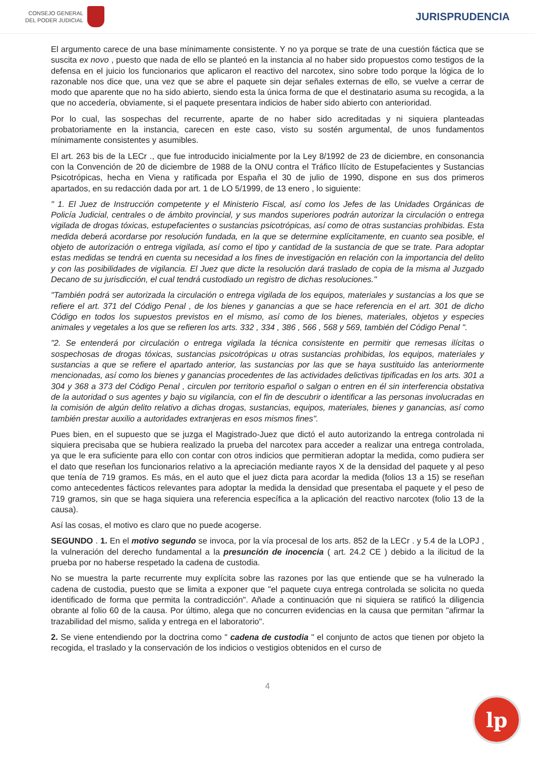CONSEJO GENERAL
DEL PODER JUDICIAL
JURISPRUDENCIA
El argumento carece de una base mínimamente consistente. Y no ya porque se trate de una cuestión fáctica que se suscita ex novo , puesto que nada de ello se planteó en la instancia al no haber sido propuestos como testigos de la defensa en el juicio los funcionarios que aplicaron el reactivo del narcotex, sino sobre todo porque la lógica de lo razonable nos dice que, una vez que se abre el paquete sin dejar señales externas de ello, se vuelve a cerrar de modo que aparente que no ha sido abierto, siendo esta la única forma de que el destinatario asuma su recogida, a la que no accedería, obviamente, si el paquete presentara indicios de haber sido abierto con anterioridad.
Por lo cual, las sospechas del recurrente, aparte de no haber sido acreditadas y ni siquiera planteadas probatoriamente en la instancia, carecen en este caso, visto su sostén argumental, de unos fundamentos mínimamente consistentes y asumibles.
El art. 263 bis de la LECr ., que fue introducido inicialmente por la Ley 8/1992 de 23 de diciembre, en consonancia con la Convención de 20 de diciembre de 1988 de la ONU contra el Tráfico Ilícito de Estupefacientes y Sustancias Psicotrópicas, hecha en Viena y ratificada por España el 30 de julio de 1990, dispone en sus dos primeros apartados, en su redacción dada por art. 1 de LO 5/1999, de 13 enero , lo siguiente:
" 1. El Juez de Instrucción competente y el Ministerio Fiscal, así como los Jefes de las Unidades Orgánicas de Policía Judicial, centrales o de ámbito provincial, y sus mandos superiores podrán autorizar la circulación o entrega vigilada de drogas tóxicas, estupefacientes o sustancias psicotrópicas, así como de otras sustancias prohibidas. Esta medida deberá acordarse por resolución fundada, en la que se determine explícitamente, en cuanto sea posible, el objeto de autorización o entrega vigilada, así como el tipo y cantidad de la sustancia de que se trate. Para adoptar estas medidas se tendrá en cuenta su necesidad a los fines de investigación en relación con la importancia del delito y con las posibilidades de vigilancia. El Juez que dicte la resolución dará traslado de copia de la misma al Juzgado Decano de su jurisdicción, el cual tendrá custodiado un registro de dichas resoluciones."
"También podrá ser autorizada la circulación o entrega vigilada de los equipos, materiales y sustancias a los que se refiere el art. 371 del Código Penal , de los bienes y ganancias a que se hace referencia en el art. 301 de dicho Código en todos los supuestos previstos en el mismo, así como de los bienes, materiales, objetos y especies animales y vegetales a los que se refieren los arts. 332 , 334 , 386 , 566 , 568 y 569, también del Código Penal ".
"2. Se entenderá por circulación o entrega vigilada la técnica consistente en permitir que remesas ilícitas o sospechosas de drogas tóxicas, sustancias psicotrópicas u otras sustancias prohibidas, los equipos, materiales y sustancias a que se refiere el apartado anterior, las sustancias por las que se haya sustituido las anteriormente mencionadas, así como los bienes y ganancias procedentes de las actividades delictivas tipificadas en los arts. 301 a 304 y 368 a 373 del Código Penal , circulen por territorio español o salgan o entren en él sin interferencia obstativa de la autoridad o sus agentes y bajo su vigilancia, con el fin de descubrir o identificar a las personas involucradas en la comisión de algún delito relativo a dichas drogas, sustancias, equipos, materiales, bienes y ganancias, así como también prestar auxilio a autoridades extranjeras en esos mismos fines".
Pues bien, en el supuesto que se juzga el Magistrado-Juez que dictó el auto autorizando la entrega controlada ni siquiera precisaba que se hubiera realizado la prueba del narcotex para acceder a realizar una entrega controlada, ya que le era suficiente para ello con contar con otros indicios que permitieran adoptar la medida, como pudiera ser el dato que reseñan los funcionarios relativo a la apreciación mediante rayos X de la densidad del paquete y al peso que tenía de 719 gramos. Es más, en el auto que el juez dicta para acordar la medida (folios 13 a 15) se reseñan como antecedentes fácticos relevantes para adoptar la medida la densidad que presentaba el paquete y el peso de 719 gramos, sin que se haga siquiera una referencia específica a la aplicación del reactivo narcotex (folio 13 de la causa).
Así las cosas, el motivo es claro que no puede acogerse.
SEGUNDO . 1. En el motivo segundo se invoca, por la vía procesal de los arts. 852 de la LECr . y 5.4 de la LOPJ , la vulneración del derecho fundamental a la presunción de inocencia ( art. 24.2 CE ) debido a la ilicitud de la prueba por no haberse respetado la cadena de custodia.
No se muestra la parte recurrente muy explícita sobre las razones por las que entiende que se ha vulnerado la cadena de custodia, puesto que se limita a exponer que "el paquete cuya entrega controlada se solicita no queda identificado de forma que permita la contradicción". Añade a continuación que ni siquiera se ratificó la diligencia obrante al folio 60 de la causa. Por último, alega que no concurren evidencias en la causa que permitan "afirmar la trazabilidad del mismo, salida y entrega en el laboratorio".
2. Se viene entendiendo por la doctrina como " cadena de custodia " el conjunto de actos que tienen por objeto la recogida, el traslado y la conservación de los indicios o vestigios obtenidos en el curso de
4
lp